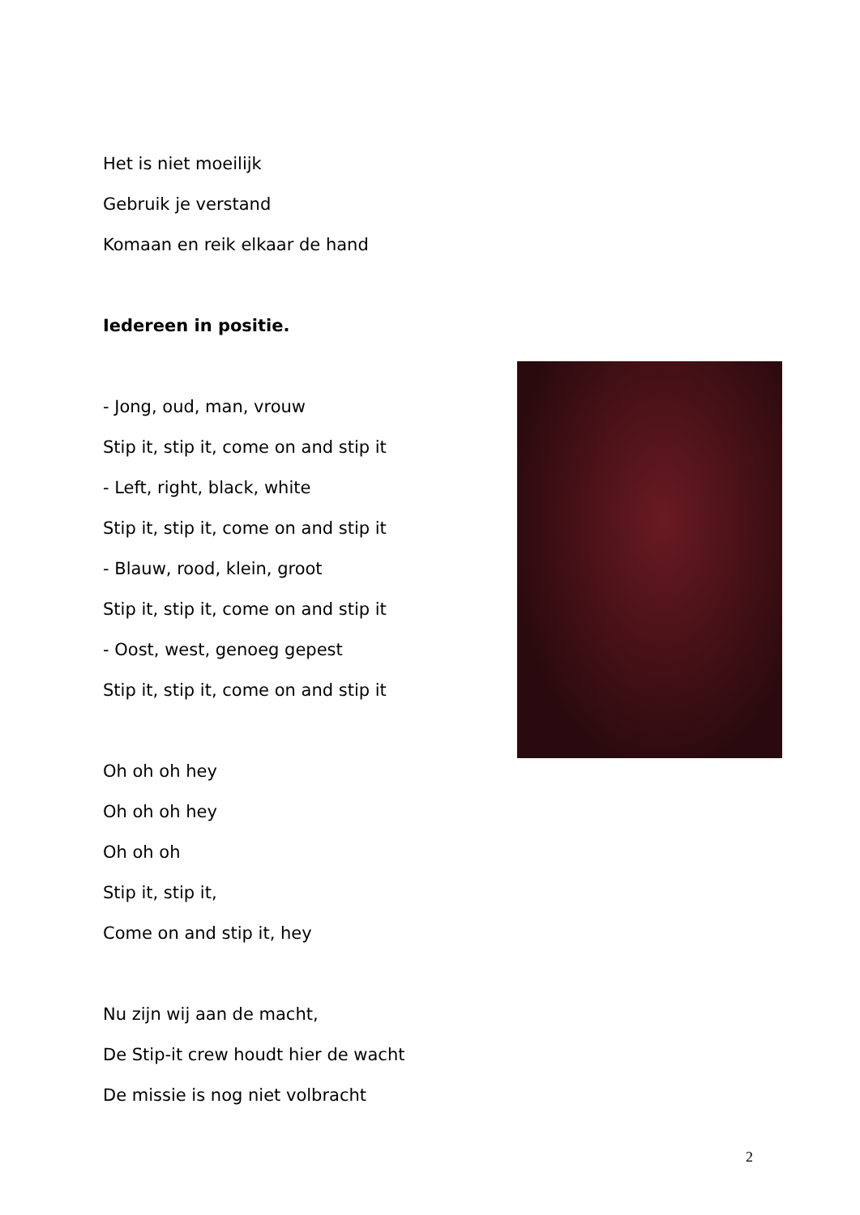Het is niet moeilijk
Gebruik je verstand
Komaan en reik elkaar de hand
Iedereen in positie.
- Jong, oud, man, vrouw
Stip it, stip it, come on and stip it
- Left, right, black, white
Stip it, stip it, come on and stip it
- Blauw, rood, klein, groot
Stip it, stip it, come on and stip it
- Oost, west, genoeg gepest
Stip it, stip it, come on and stip it
Oh oh oh hey
Oh oh oh hey
Oh oh oh
Stip it, stip it,
Come on and stip it, hey
Nu zijn wij aan de macht,
De Stip-it crew houdt hier de wacht
De missie is nog niet volbracht
2